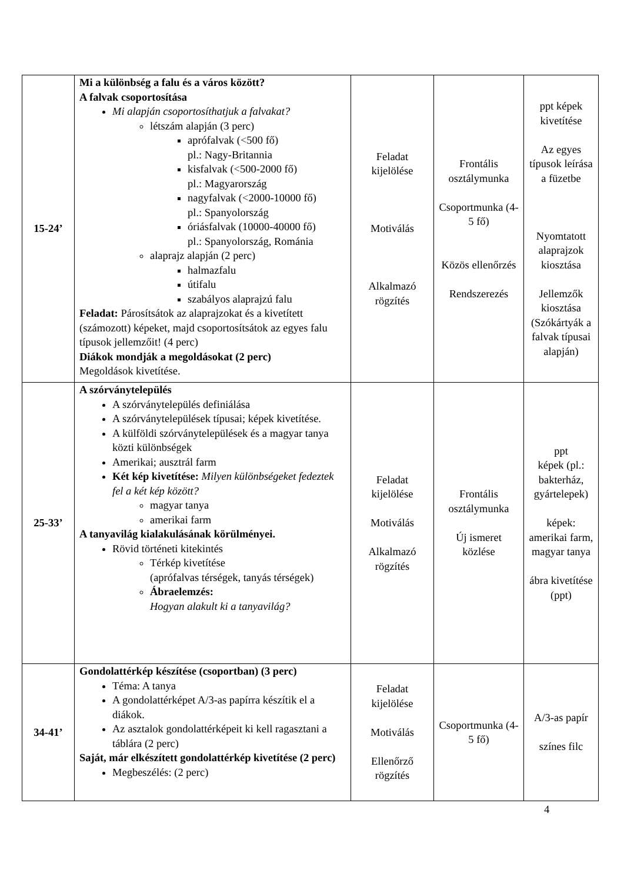| 15-24’ | Mi a különbség a falu és a város között? A falvak csoportosítása Mi alapján csoportosíthatjuk a falvakat? létszám alapján (3 perc) aprófalvak (<500 fő) pl.: Nagy-Britannia kisfalvak (<500-2000 fő) pl.: Magyarország nagyfalvak (<2000-10000 fő) pl.: Spanyolország óriásfalvak (10000-40000 fő) pl.: Spanyolország, Románia alaprajz alapján (2 perc) halmazfalu útifalu szabályos alaprajzú falu Feladat: Párosítsátok az alaprajzokat és a kivetített (számozott) képeket, majd csoportosítsátok az egyes falu típusok jellemzőit! (4 perc) Diákok mondják a megoldásokat (2 perc) Megoldások kivetítése. | Feladat kijelölése Motiválás Alkalmazó rögzítés | Frontális osztálymunka Csoportmunka (4-5 fő) Közös ellenőrzés Rendszerezés | ppt képek kivetítése Az egyes típusok leírása a füzetbe Nyomtatott alaprajzok kiosztása Jellemzők kiosztása (Szókártyák a falvak típusai alapján) |
| 25-33’ | A szórványtelepülés A szórványtelepülés definiálása A szórványtelepülések típusai; képek kivetítése. A külföldi szórványtelepülések és a magyar tanya közti különbségek Amerikai; ausztrál farm Két kép kivetítése: Milyen különbségeket fedeztek fel a két kép között? magyar tanya amerikai farm A tanyavilág kialakulásának körülményei. Rövid történeti kitekintés Térkép kivetítése (aprófalvas térségek, tanyás térségek) Ábraelemzés: Hogyan alakult ki a tanyavilág? | Feladat kijelölése Motiválás Alkalmazó rögzítés | Frontális osztálymunka Új ismeret közlése | ppt képek (pl.: bakterház, gyártelepek) képek: amerikai farm, magyar tanya ábra kivetítése (ppt) |
| 34-41’ | Gondolattérkép készítése (csoportban) (3 perc) Téma: A tanya A gondolattérképet A/3-as papírra készítik el a diákok. Az asztalok gondolattérképeit ki kell ragasztani a táblára (2 perc) Saját, már elkészített gondolattérkép kivetítése (2 perc) Megbeszélés: (2 perc) | Feladat kijelölése Motiválás Ellenőrző rögzítés | Csoportmunka (4-5 fő) | A/3-as papír színes filc |
4